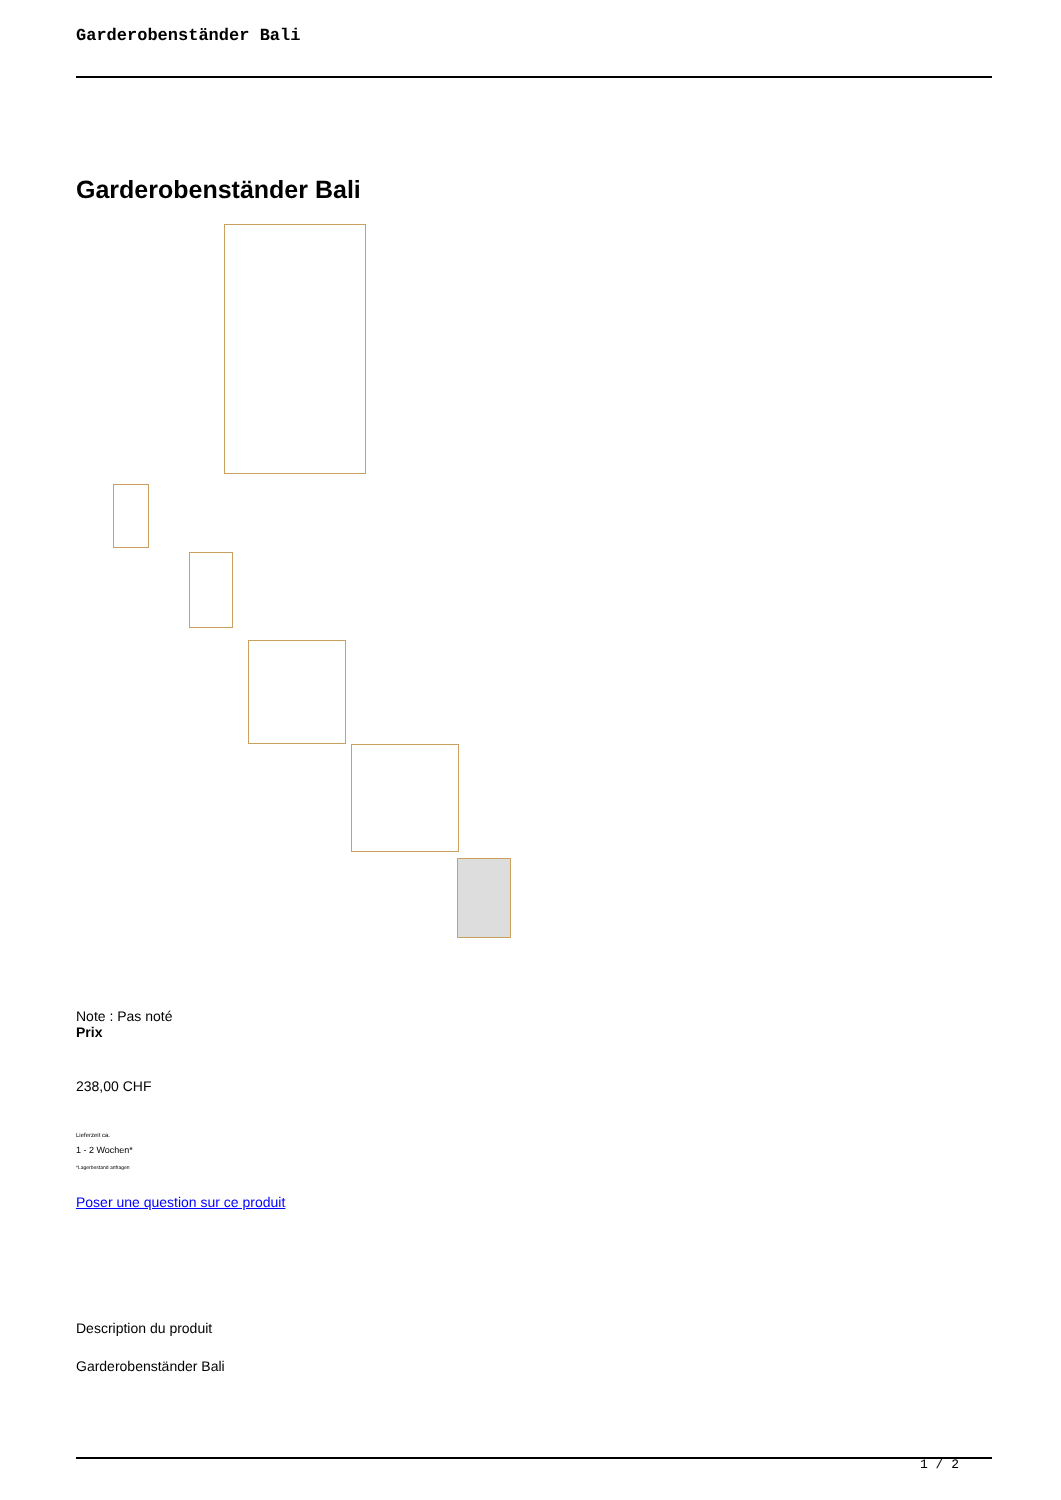Garderobenständer Bali
Garderobenständer Bali
Note : Pas noté
Prix
238,00 CHF
Lieferzeit ca.
1 - 2 Wochen*
*Lagerbestand anfragen
Poser une question sur ce produit
Description du produit
Garderobenständer Bali
1 / 2